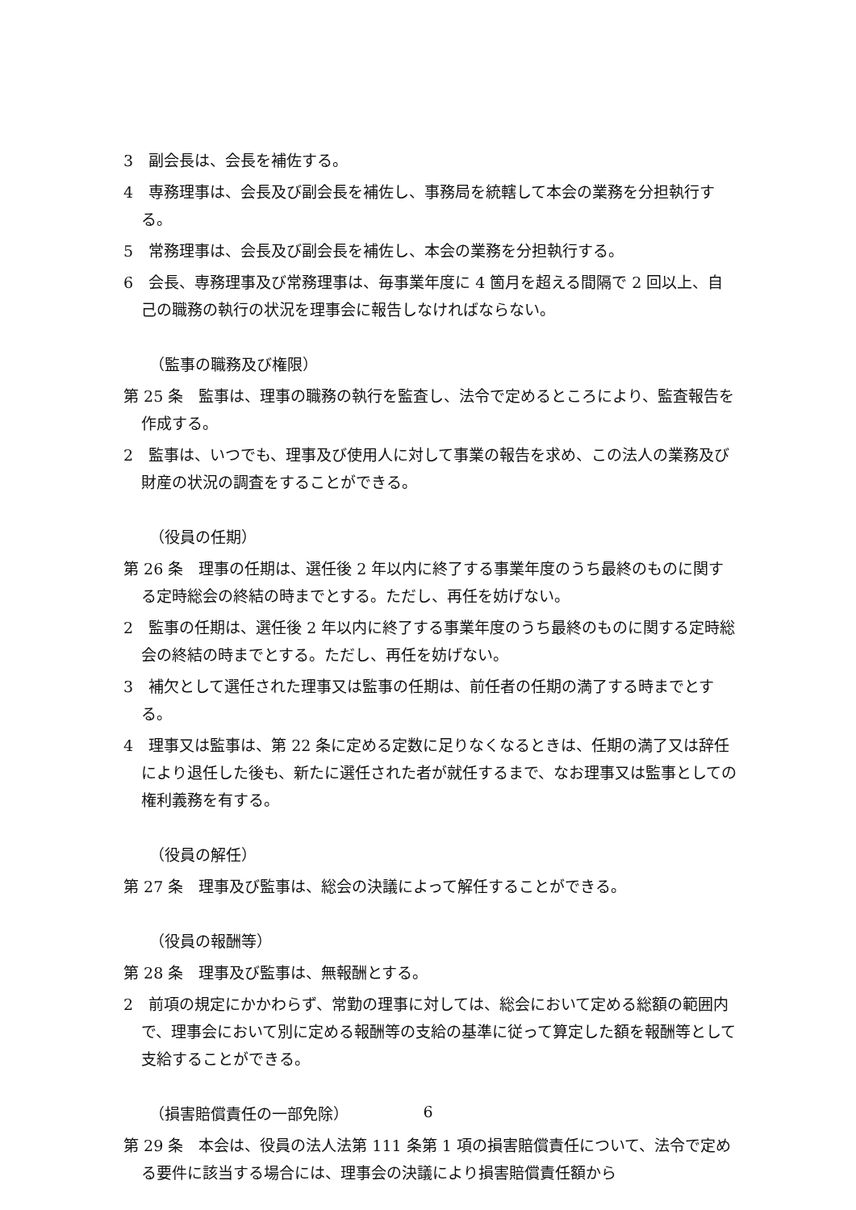3　副会長は、会長を補佐する。
4　専務理事は、会長及び副会長を補佐し、事務局を統轄して本会の業務を分担執行する。
5　常務理事は、会長及び副会長を補佐し、本会の業務を分担執行する。
6　会長、専務理事及び常務理事は、毎事業年度に 4 箇月を超える間隔で 2 回以上、自己の職務の執行の状況を理事会に報告しなければならない。
（監事の職務及び権限）
第 25 条　監事は、理事の職務の執行を監査し、法令で定めるところにより、監査報告を作成する。
2　監事は、いつでも、理事及び使用人に対して事業の報告を求め、この法人の業務及び財産の状況の調査をすることができる。
（役員の任期）
第 26 条　理事の任期は、選任後 2 年以内に終了する事業年度のうち最終のものに関する定時総会の終結の時までとする。ただし、再任を妨げない。
2　監事の任期は、選任後 2 年以内に終了する事業年度のうち最終のものに関する定時総会の終結の時までとする。ただし、再任を妨げない。
3　補欠として選任された理事又は監事の任期は、前任者の任期の満了する時までとする。
4　理事又は監事は、第 22 条に定める定数に足りなくなるときは、任期の満了又は辞任により退任した後も、新たに選任された者が就任するまで、なお理事又は監事としての権利義務を有する。
（役員の解任）
第 27 条　理事及び監事は、総会の決議によって解任することができる。
（役員の報酬等）
第 28 条　理事及び監事は、無報酬とする。
2　前項の規定にかかわらず、常勤の理事に対しては、総会において定める総額の範囲内で、理事会において別に定める報酬等の支給の基準に従って算定した額を報酬等として支給することができる。
（損害賠償責任の一部免除）
第 29 条　本会は、役員の法人法第 111 条第 1 項の損害賠償責任について、法令で定める要件に該当する場合には、理事会の決議により損害賠償責任額から
6